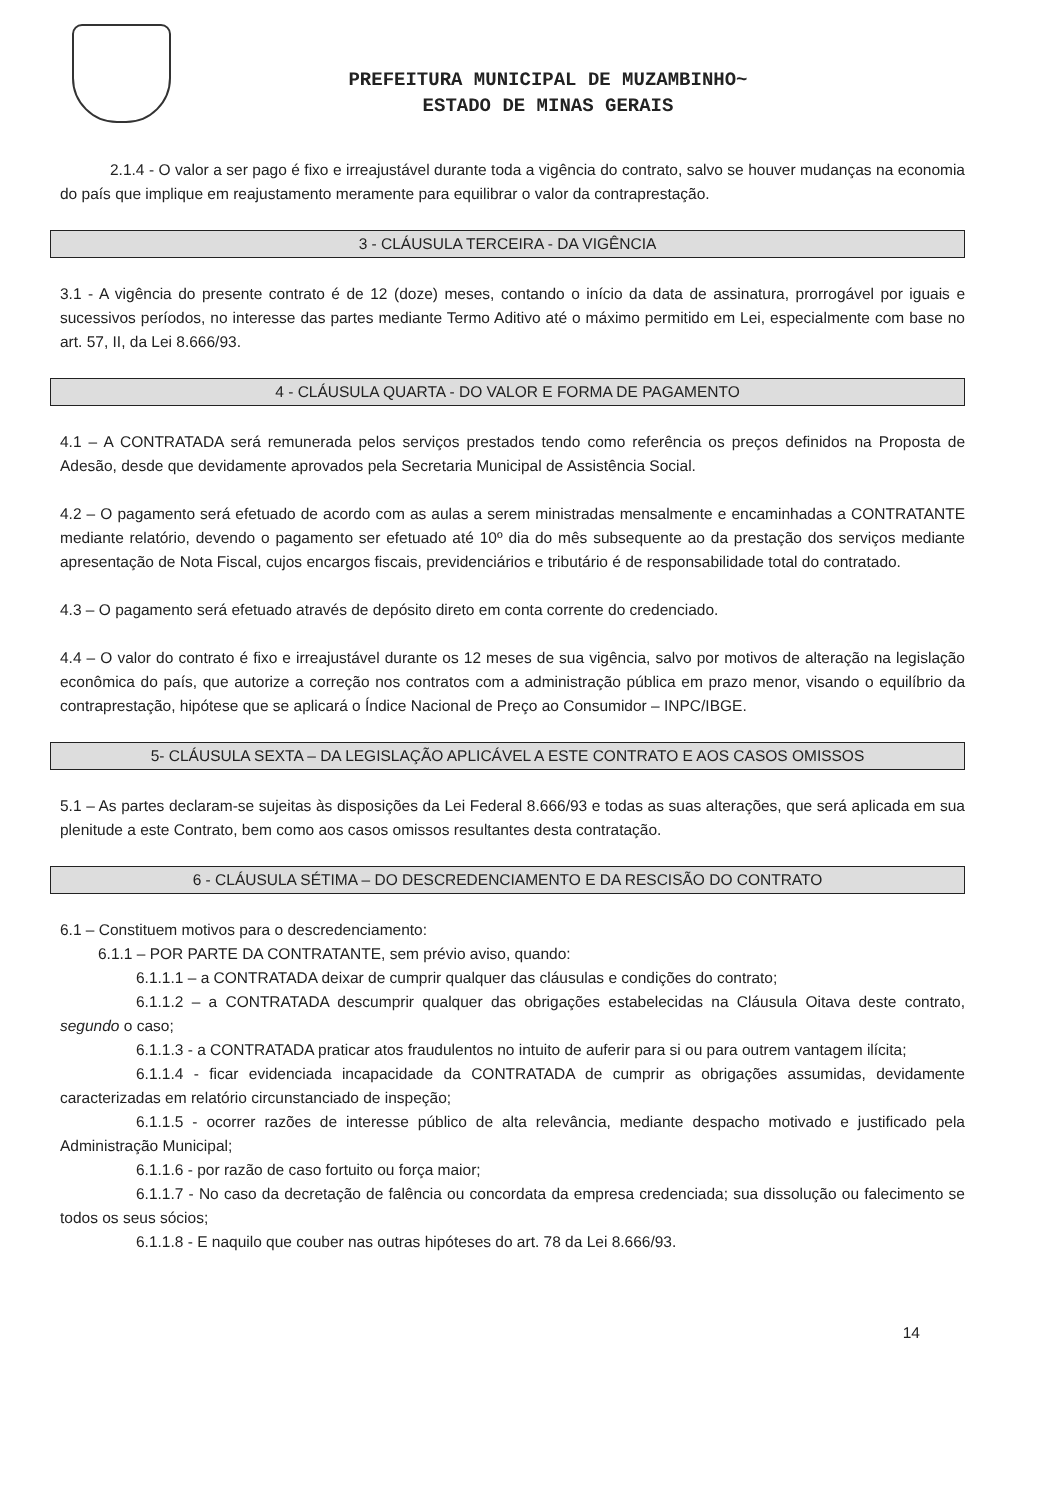PREFEITURA MUNICIPAL DE MUZAMBINHO~
ESTADO DE MINAS GERAIS
2.1.4 - O valor a ser pago é fixo e irreajustável durante toda a vigência do contrato, salvo se houver mudanças na economia do país que implique em reajustamento meramente para equilibrar o valor da contraprestação.
3 - CLÁUSULA TERCEIRA - DA VIGÊNCIA
3.1 - A vigência do presente contrato é de 12 (doze) meses, contando o início da data de assinatura, prorrogável por iguais e sucessivos períodos, no interesse das partes mediante Termo Aditivo até o máximo permitido em Lei, especialmente com base no art. 57, II, da Lei 8.666/93.
4 - CLÁUSULA QUARTA - DO VALOR E FORMA DE PAGAMENTO
4.1 – A CONTRATADA será remunerada pelos serviços prestados tendo como referência os preços definidos na Proposta de Adesão, desde que devidamente aprovados pela Secretaria Municipal de Assistência Social.
4.2 – O pagamento será efetuado de acordo com as aulas a serem ministradas mensalmente e encaminhadas a CONTRATANTE mediante relatório, devendo o pagamento ser efetuado até 10º dia do mês subsequente ao da prestação dos serviços mediante apresentação de Nota Fiscal, cujos encargos fiscais, previdenciários e tributário é de responsabilidade total do contratado.
4.3 – O pagamento será efetuado através de depósito direto em conta corrente do credenciado.
4.4 – O valor do contrato é fixo e irreajustável durante os 12 meses de sua vigência, salvo por motivos de alteração na legislação econômica do país, que autorize a correção nos contratos com a administração pública em prazo menor, visando o equilíbrio da contraprestação, hipótese que se aplicará o Índice Nacional de Preço ao Consumidor – INPC/IBGE.
5- CLÁUSULA SEXTA – DA LEGISLAÇÃO APLICÁVEL A ESTE CONTRATO E AOS CASOS OMISSOS
5.1 – As partes declaram-se sujeitas às disposições da Lei Federal 8.666/93 e todas as suas alterações, que será aplicada em sua plenitude a este Contrato, bem como aos casos omissos resultantes desta contratação.
6 - CLÁUSULA SÉTIMA – DO DESCREDENCIAMENTO E DA RESCISÃO DO CONTRATO
6.1 – Constituem motivos para o descredenciamento:
6.1.1 – POR PARTE DA CONTRATANTE, sem prévio aviso, quando:
6.1.1.1 – a CONTRATADA deixar de cumprir qualquer das cláusulas e condições do contrato;
6.1.1.2 – a CONTRATADA descumprir qualquer das obrigações estabelecidas na Cláusula Oitava deste contrato, segundo o caso;
6.1.1.3 - a CONTRATADA praticar atos fraudulentos no intuito de auferir para si ou para outrem vantagem ilícita;
6.1.1.4 - ficar evidenciada incapacidade da CONTRATADA de cumprir as obrigações assumidas, devidamente caracterizadas em relatório circunstanciado de inspeção;
6.1.1.5 - ocorrer razões de interesse público de alta relevância, mediante despacho motivado e justificado pela Administração Municipal;
6.1.1.6 - por razão de caso fortuito ou força maior;
6.1.1.7 - No caso da decretação de falência ou concordata da empresa credenciada; sua dissolução ou falecimento se todos os seus sócios;
6.1.1.8 - E naquilo que couber nas outras hipóteses do art. 78 da Lei 8.666/93.
14